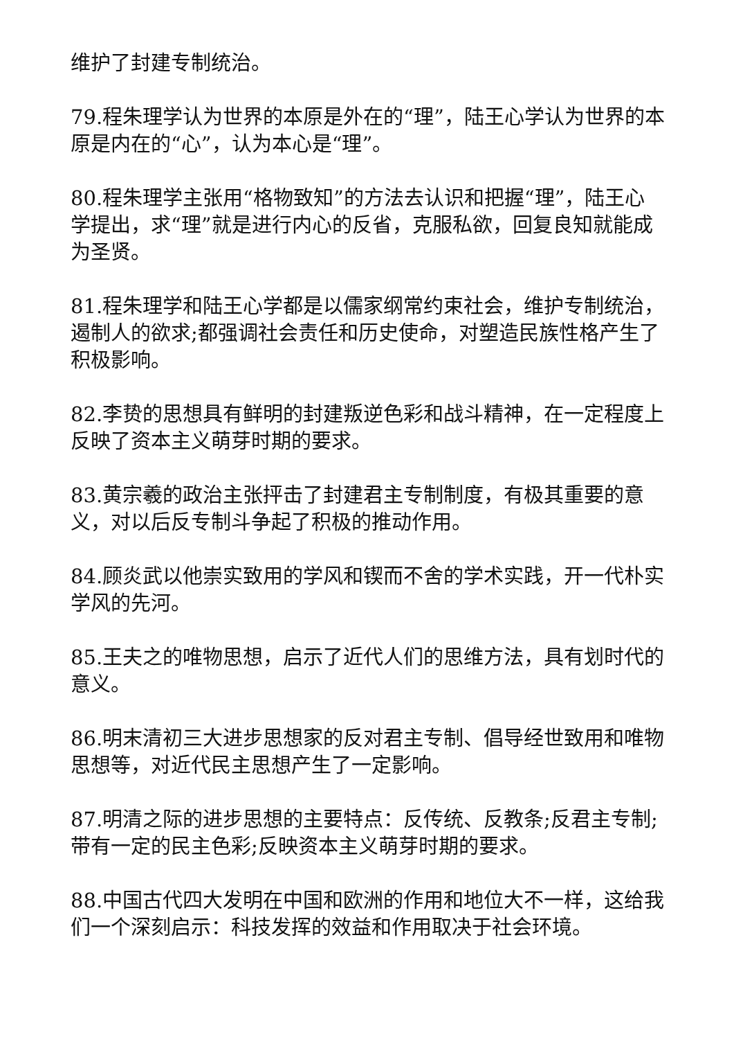维护了封建专制统治。
79.程朱理学认为世界的本原是外在的“理”，陆王心学认为世界的本原是内在的“心”，认为本心是“理”。
80.程朱理学主张用“格物致知”的方法去认识和把握“理”，陆王心学提出，求“理”就是进行内心的反省，克服私欲，回复良知就能成为圣贤。
81.程朱理学和陆王心学都是以儒家纲常约束社会，维护专制统治，遏制人的欲求;都强调社会责任和历史使命，对塑造民族性格产生了积极影响。
82.李贽的思想具有鲜明的封建叛逆色彩和战斗精神，在一定程度上反映了资本主义萌芽时期的要求。
83.黄宗羲的政治主张抨击了封建君主专制制度，有极其重要的意义，对以后反专制斗争起了积极的推动作用。
84.顾炎武以他崇实致用的学风和锲而不舍的学术实践，开一代朴实学风的先河。
85.王夫之的唯物思想，启示了近代人们的思维方法，具有划时代的意义。
86.明末清初三大进步思想家的反对君主专制、倡导经世致用和唯物思想等，对近代民主思想产生了一定影响。
87.明清之际的进步思想的主要特点：反传统、反教条;反君主专制;带有一定的民主色彩;反映资本主义萌芽时期的要求。
88.中国古代四大发明在中国和欧洲的作用和地位大不一样，这给我们一个深刻启示：科技发挥的效益和作用取决于社会环境。